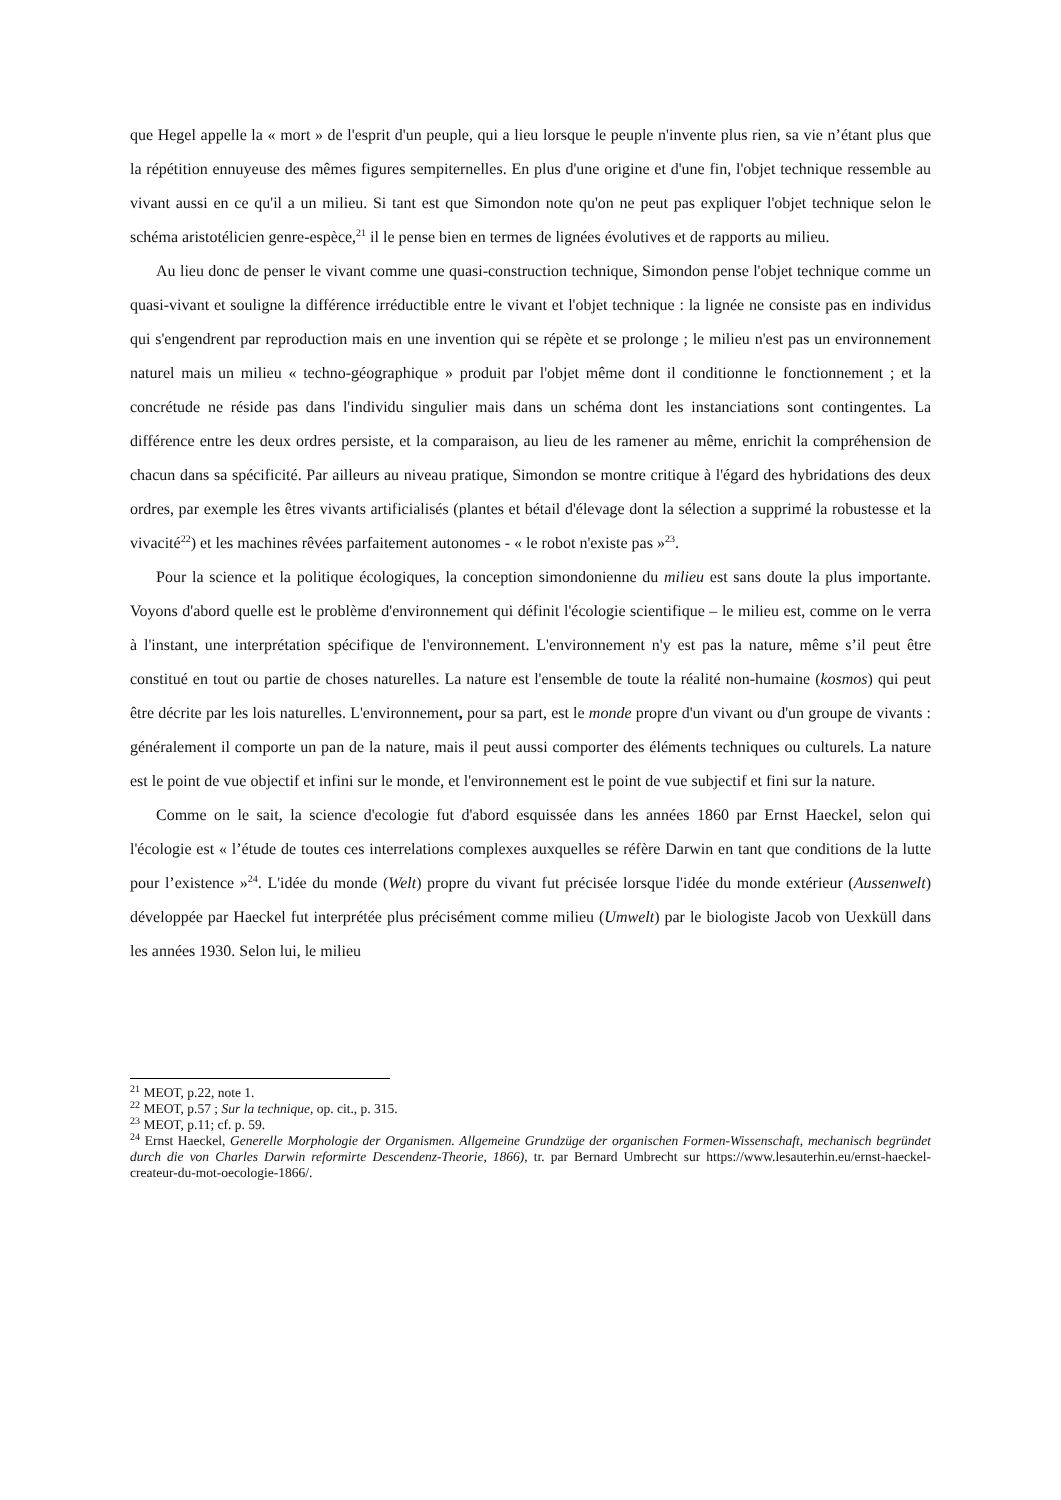que Hegel appelle la « mort » de l'esprit d'un peuple, qui a lieu lorsque le peuple n'invente plus rien, sa vie n’étant plus que la répétition ennuyeuse des mêmes figures sempiternelles. En plus d'une origine et d'une fin, l'objet technique ressemble au vivant aussi en ce qu'il a un milieu. Si tant est que Simondon note qu'on ne peut pas expliquer l'objet technique selon le schéma aristotélicien genre-espèce,<sup>21</sup> il le pense bien en termes de lignées évolutives et de rapports au milieu.
Au lieu donc de penser le vivant comme une quasi-construction technique, Simondon pense l'objet technique comme un quasi-vivant et souligne la différence irréductible entre le vivant et l'objet technique : la lignée ne consiste pas en individus qui s'engendrent par reproduction mais en une invention qui se répète et se prolonge ; le milieu n'est pas un environnement naturel mais un milieu « techno-géographique » produit par l'objet même dont il conditionne le fonctionnement ; et la concrétude ne réside pas dans l'individu singulier mais dans un schéma dont les instanciations sont contingentes. La différence entre les deux ordres persiste, et la comparaison, au lieu de les ramener au même, enrichit la compréhension de chacun dans sa spécificité. Par ailleurs au niveau pratique, Simondon se montre critique à l'égard des hybridations des deux ordres, par exemple les êtres vivants artificialisés (plantes et bétail d'élevage dont la sélection a supprimé la robustesse et la vivacité<sup>22</sup>) et les machines rêvées parfaitement autonomes - « le robot n'existe pas »<sup>23</sup>.
Pour la science et la politique écologiques, la conception simondonienne du milieu est sans doute la plus importante. Voyons d'abord quelle est le problème d'environnement qui définit l'écologie scientifique – le milieu est, comme on le verra à l'instant, une interprétation spécifique de l'environnement. L'environnement n'y est pas la nature, même s’il peut être constitué en tout ou partie de choses naturelles. La nature est l'ensemble de toute la réalité non-humaine (kosmos) qui peut être décrite par les lois naturelles. L'environnement, pour sa part, est le monde propre d'un vivant ou d'un groupe de vivants : généralement il comporte un pan de la nature, mais il peut aussi comporter des éléments techniques ou culturels. La nature est le point de vue objectif et infini sur le monde, et l'environnement est le point de vue subjectif et fini sur la nature.
Comme on le sait, la science d'ecologie fut d'abord esquissée dans les années 1860 par Ernst Haeckel, selon qui l'écologie est « l’étude de toutes ces interrelations complexes auxquelles se réfère Darwin en tant que conditions de la lutte pour l’existence »<sup>24</sup>. L'idée du monde (Welt) propre du vivant fut précisée lorsque l'idée du monde extérieur (Aussenwelt) développée par Haeckel fut interprétée plus précisément comme milieu (Umwelt) par le biologiste Jacob von Uexküll dans les années 1930. Selon lui, le milieu
<sup>21</sup> MEOT, p.22, note 1.
<sup>22</sup> MEOT, p.57 ; Sur la technique, op. cit., p. 315.
<sup>23</sup> MEOT, p.11; cf. p. 59.
<sup>24</sup> Ernst Haeckel, Generelle Morphologie der Organismen. Allgemeine Grundzüge der organischen Formen-Wissenschaft, mechanisch begründet durch die von Charles Darwin reformirte Descendenz-Theorie, 1866), tr. par Bernard Umbrecht sur https://www.lesauterhin.eu/ernst-haeckel-createur-du-mot-oecologie-1866/.